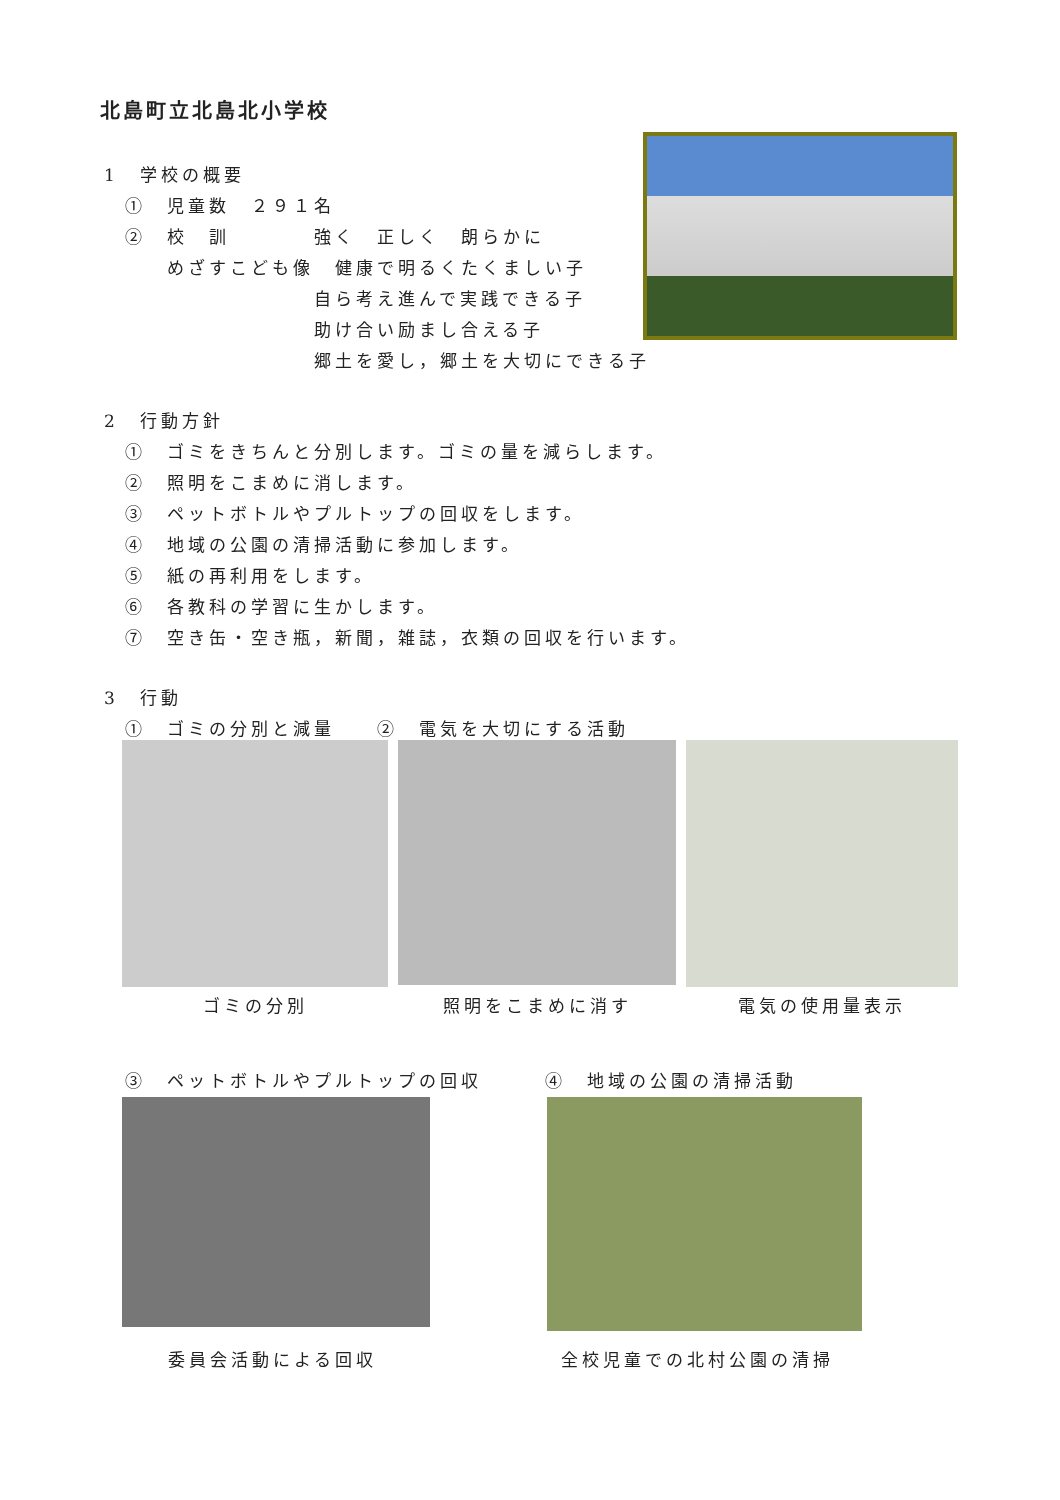北島町立北島北小学校
1　学校の概要
　①　児童数　２９１名
　②　校　訓　　　　強く　正しく　朗らかに
　　　めざすこども像　健康で明るくたくましい子
　　　　　　　　　　自ら考え進んで実践できる子
　　　　　　　　　　助け合い励まし合える子
　　　　　　　　　　郷土を愛し，郷土を大切にできる子
2　行動方針
　①　ゴミをきちんと分別します。ゴミの量を減らします。
　②　照明をこまめに消します。
　③　ペットボトルやプルトップの回収をします。
　④　地域の公園の清掃活動に参加します。
　⑤　紙の再利用をします。
　⑥　各教科の学習に生かします。
　⑦　空き缶・空き瓶，新聞，雑誌，衣類の回収を行います。
3　行動
　①　ゴミの分別と減量　　②　電気を大切にする活動
ゴミの分別 照明をこまめに消す 電気の使用量表示
　③　ペットボトルやプルトップの回収　　　④　地域の公園の清掃活動
委員会活動による回収 全校児童での北村公園の清掃